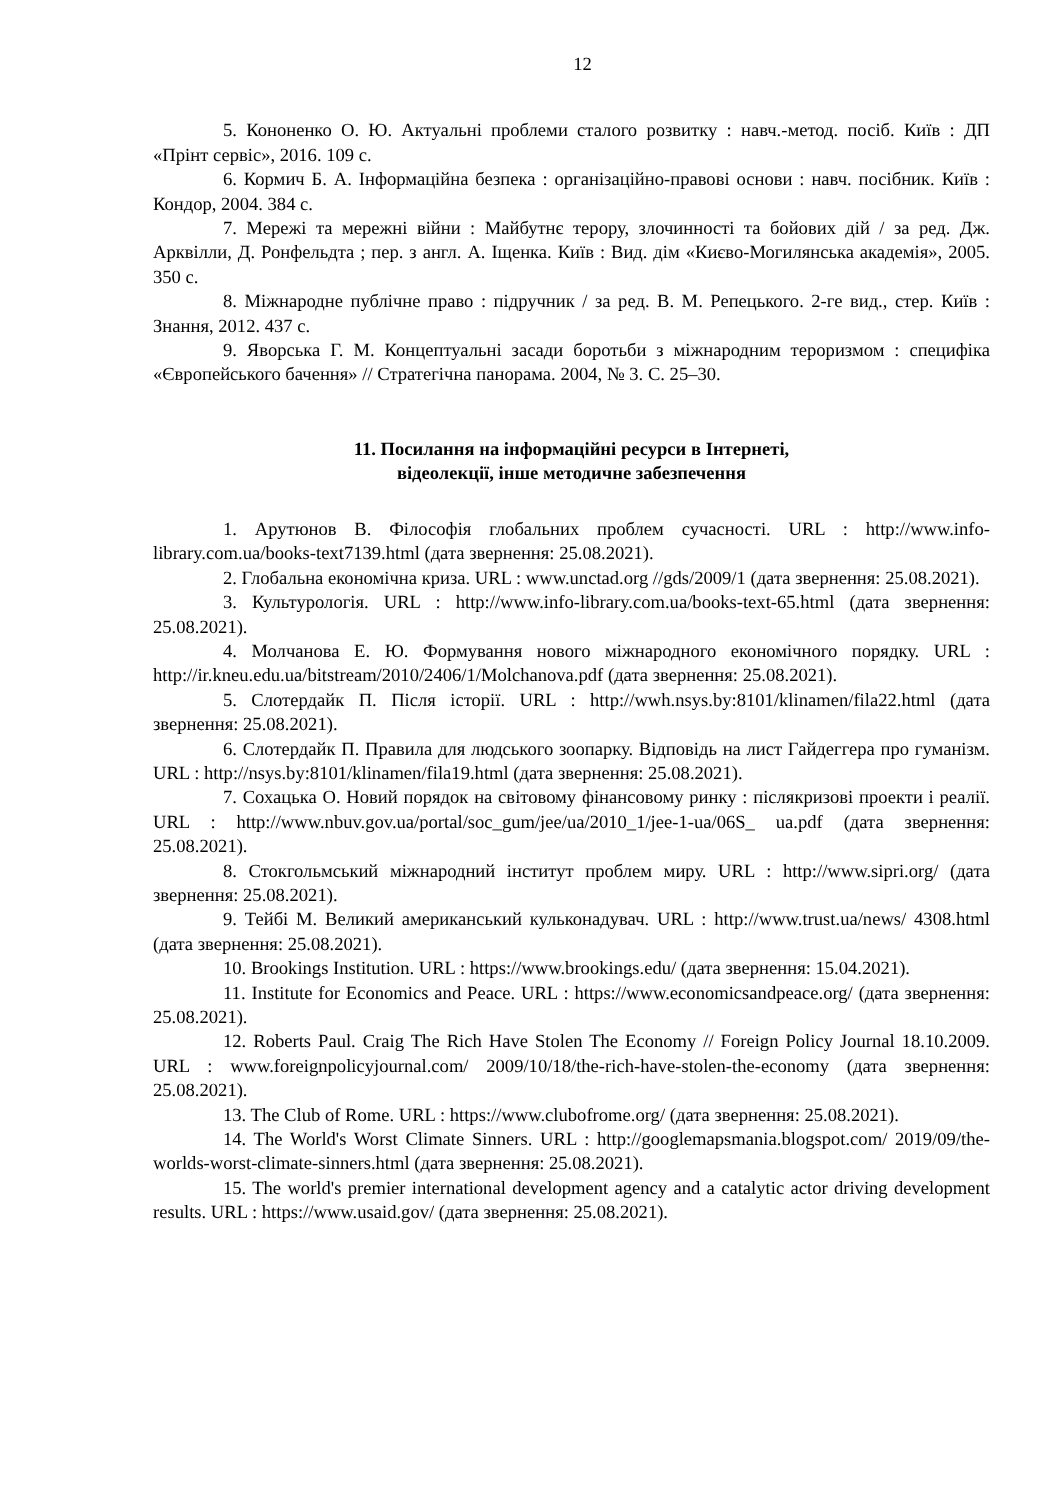12
5. Кононенко О. Ю. Актуальні проблеми сталого розвитку : навч.-метод. посіб. Київ : ДП «Прінт сервіс», 2016. 109 с.
6. Кормич Б. А. Інформаційна безпека : організаційно-правові основи : навч. посібник. Київ : Кондор, 2004. 384 с.
7. Мережі та мережні війни : Майбутнє терору, злочинності та бойових дій / за ред. Дж. Арквілли, Д. Ронфельдта ; пер. з англ. А. Іщенка. Київ : Вид. дім «Києво-Могилянська академія», 2005. 350 с.
8. Міжнародне публічне право : підручник / за ред. В. М. Репецького. 2-ге вид., стер. Київ : Знання, 2012. 437 с.
9. Яворська Г. М. Концептуальні засади боротьби з міжнародним тероризмом : специфіка «Європейського бачення» // Стратегічна панорама. 2004, № 3. С. 25–30.
11. Посилання на інформаційні ресурси в Інтернеті,
відеолекції, інше методичне забезпечення
1. Арутюнов В. Філософія глобальних проблем сучасності. URL : http://www.info-library.com.ua/books-text7139.html (дата звернення: 25.08.2021).
2. Глобальна економічна криза. URL : www.unctad.org //gds/2009/1 (дата звернення: 25.08.2021).
3. Культурологія. URL : http://www.info-library.com.ua/books-text-65.html (дата звернення: 25.08.2021).
4. Молчанова Е. Ю. Формування нового міжнародного економічного порядку. URL : http://ir.kneu.edu.ua/bitstream/2010/2406/1/Molchanova.pdf (дата звернення: 25.08.2021).
5. Слотердайк П. Після історії. URL : http://wwh.nsys.by:8101/klinamen/fila22.html (дата звернення: 25.08.2021).
6. Слотердайк П. Правила для людського зоопарку. Відповідь на лист Гайдеггера про гуманізм. URL : http://nsys.by:8101/klinamen/fila19.html (дата звернення: 25.08.2021).
7. Сохацька О. Новий порядок на світовому фінансовому ринку : післякризові проекти і реалії. URL : http://www.nbuv.gov.ua/portal/soc_gum/jee/ua/2010_1/jee-1-ua/06S_ ua.pdf (дата звернення: 25.08.2021).
8. Стокгольмський міжнародний інститут проблем миру. URL : http://www.sipri.org/ (дата звернення: 25.08.2021).
9. Тейбі М. Великий американський кульконадувач. URL : http://www.trust.ua/news/ 4308.html (дата звернення: 25.08.2021).
10. Brookings Institution. URL : https://www.brookings.edu/ (дата звернення: 15.04.2021).
11. Institute for Economics and Peace. URL : https://www.economicsandpeace.org/ (дата звернення: 25.08.2021).
12. Roberts Paul. Craig The Rich Have Stolen The Economy // Foreign Policy Journal 18.10.2009. URL : www.foreignpolicyjournal.com/ 2009/10/18/the-rich-have-stolen-the-economy (дата звернення: 25.08.2021).
13. The Club of Rome. URL : https://www.clubofrome.org/ (дата звернення: 25.08.2021).
14. The World's Worst Climate Sinners. URL : http://googlemapsmania.blogspot.com/ 2019/09/the-worlds-worst-climate-sinners.html (дата звернення: 25.08.2021).
15. The world's premier international development agency and a catalytic actor driving development results. URL : https://www.usaid.gov/ (дата звернення: 25.08.2021).